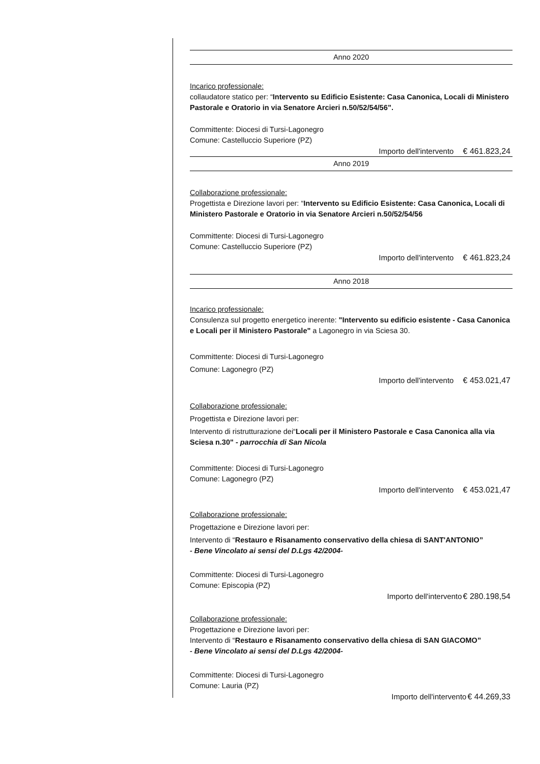Anno 2020
Incarico professionale:
collaudatore statico per: “Intervento su Edificio Esistente: Casa Canonica, Locali di Ministero Pastorale e Oratorio in via Senatore Arcieri n.50/52/54/56”.
Committente: Diocesi di Tursi-Lagonegro
Comune: Castelluccio Superiore (PZ)
Importo dell'intervento € 461.823,24
Anno 2019
Collaborazione professionale:
Progettista e Direzione lavori per: “Intervento su Edificio Esistente: Casa Canonica, Locali di Ministero Pastorale e Oratorio in via Senatore Arcieri n.50/52/54/56
Committente: Diocesi di Tursi-Lagonegro
Comune: Castelluccio Superiore (PZ)
Importo dell'intervento € 461.823,24
Anno 2018
Incarico professionale:
Consulenza sul progetto energetico inerente: "Intervento su edificio esistente - Casa Canonica e Locali per il Ministero Pastorale" a Lagonegro in via Sciesa 30.
Committente: Diocesi di Tursi-Lagonegro
Comune: Lagonegro (PZ)
Importo dell'intervento € 453.021,47
Collaborazione professionale:
Progettista e Direzione lavori per:
Intervento di ristrutturazione dei“Locali per il Ministero Pastorale e Casa Canonica alla via Sciesa n.30" - parrocchia di San Nicola
Committente: Diocesi di Tursi-Lagonegro
Comune: Lagonegro (PZ)
Importo dell'intervento € 453.021,47
Collaborazione professionale:
Progettazione e Direzione lavori per:
Intervento di “Restauro e Risanamento conservativo della chiesa di SANT'ANTONIO”
- Bene Vincolato ai sensi del D.Lgs 42/2004-
Committente: Diocesi di Tursi-Lagonegro
Comune: Episcopia (PZ)
Importo dell'intervento€ 280.198,54
Collaborazione professionale:
Progettazione e Direzione lavori per:
Intervento di “Restauro e Risanamento conservativo della chiesa di SAN GIACOMO”
- Bene Vincolato ai sensi del D.Lgs 42/2004-
Committente: Diocesi di Tursi-Lagonegro
Comune: Lauria (PZ)
Importo dell'intervento€ 44.269,33